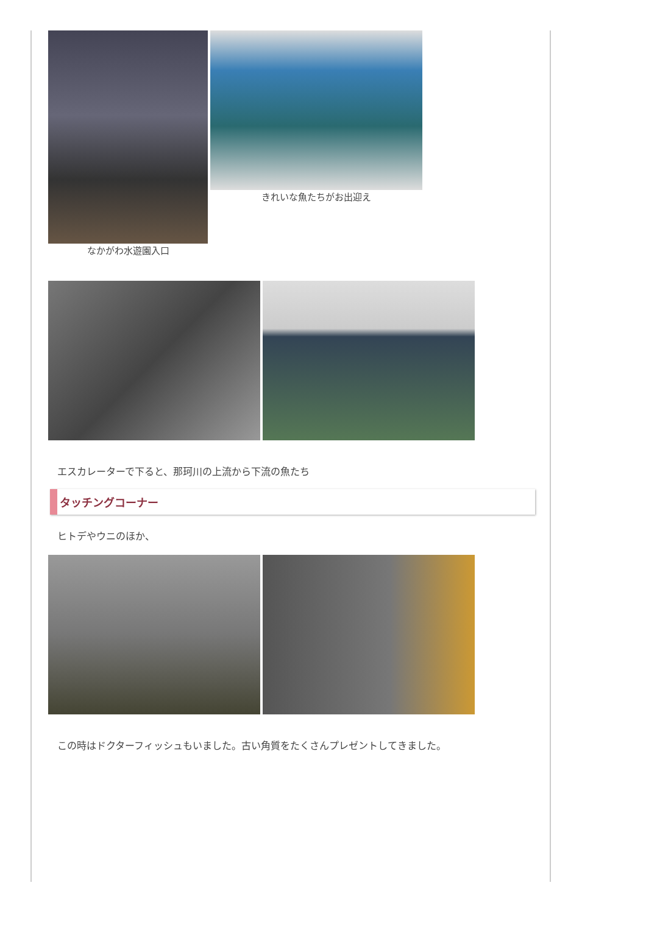なかがわ水遊園入口 きれいな魚たちがお出迎え
エスカレーターで下ると、那珂川の上流から下流の魚たち
タッチングコーナー
ヒトデやウニのほか、
この時はドクターフィッシュもいました。古い角質をたくさんプレゼントしてきました。